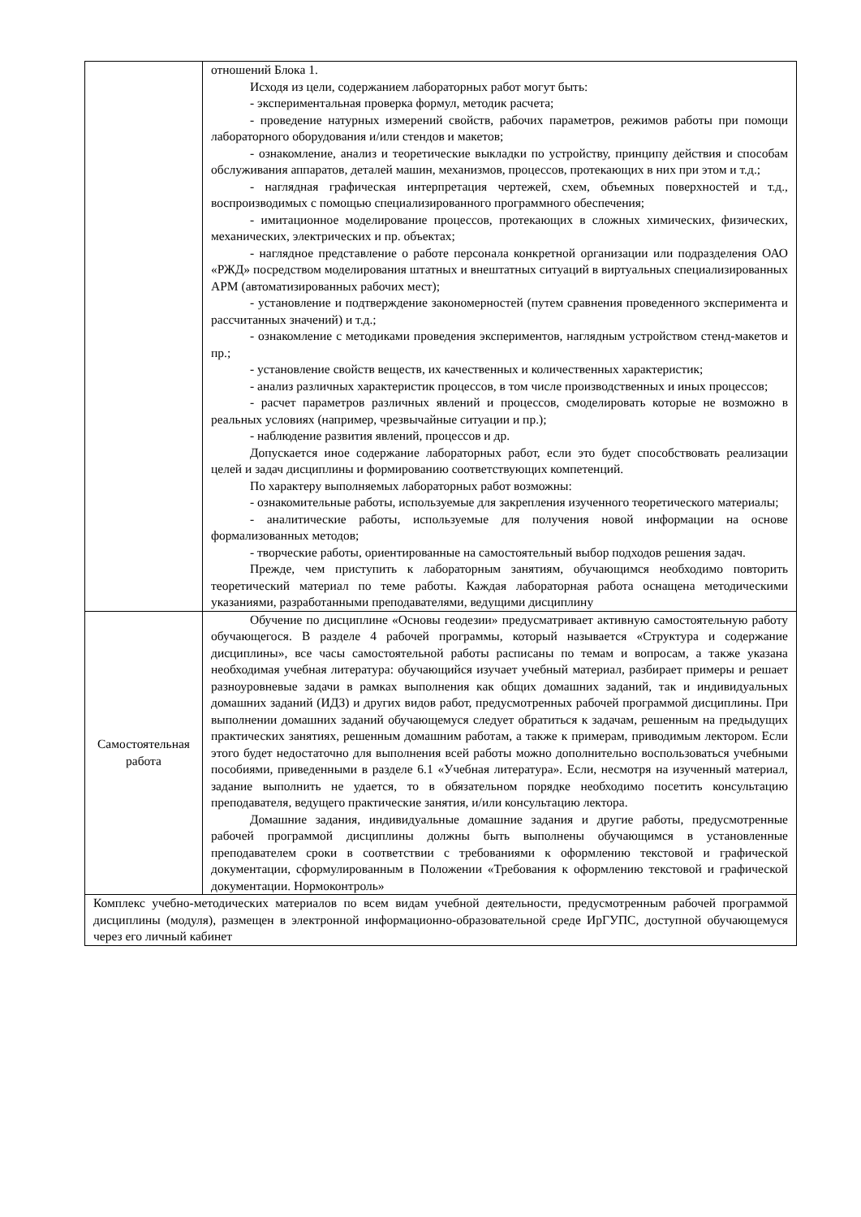| | отношений Блока 1. Исходя из цели, содержанием лабораторных работ могут быть: - экспериментальная проверка формул, методик расчета; - проведение натурных измерений свойств, рабочих параметров, режимов работы при помощи лабораторного оборудования и/или стендов и макетов; - ознакомление, анализ и теоретические выкладки по устройству, принципу действия и способам обслуживания аппаратов, деталей машин, механизмов, процессов, протекающих в них при этом и т.д.; - наглядная графическая интерпретация чертежей, схем, объемных поверхностей и т.д., воспроизводимых с помощью специализированного программного обеспечения; - имитационное моделирование процессов, протекающих в сложных химических, физических, механических, электрических и пр. объектах; - наглядное представление о работе персонала конкретной организации или подразделения ОАО «РЖД» посредством моделирования штатных и внештатных ситуаций в виртуальных специализированных АРМ (автоматизированных рабочих мест); - установление и подтверждение закономерностей (путем сравнения проведенного эксперимента и рассчитанных значений) и т.д.; - ознакомление с методиками проведения экспериментов, наглядным устройством стенд-макетов и пр.; - установление свойств веществ, их качественных и количественных характеристик; - анализ различных характеристик процессов, в том числе производственных и иных процессов; - расчет параметров различных явлений и процессов, смоделировать которые не возможно в реальных условиях (например, чрезвычайные ситуации и пр.); - наблюдение развития явлений, процессов и др. Допускается иное содержание лабораторных работ, если это будет способствовать реализации целей и задач дисциплины и формированию соответствующих компетенций. По характеру выполняемых лабораторных работ возможны: - ознакомительные работы, используемые для закрепления изученного теоретического материалы; - аналитические работы, используемые для получения новой информации на основе формализованных методов; - творческие работы, ориентированные на самостоятельный выбор подходов решения задач. Прежде, чем приступить к лабораторным занятиям, обучающимся необходимо повторить теоретический материал по теме работы. Каждая лабораторная работа оснащена методическими указаниями, разработанными преподавателями, ведущими дисциплину |
| Самостоятельная работа | Обучение по дисциплине «Основы геодезии» предусматривает активную самостоятельную работу обучающегося. В разделе 4 рабочей программы, который называется «Структура и содержание дисциплины», все часы самостоятельной работы расписаны по темам и вопросам, а также указана необходимая учебная литература: обучающийся изучает учебный материал, разбирает примеры и решает разноуровневые задачи в рамках выполнения как общих домашних заданий, так и индивидуальных домашних заданий (ИДЗ) и других видов работ, предусмотренных рабочей программой дисциплины. При выполнении домашних заданий обучающемуся следует обратиться к задачам, решенным на предыдущих практических занятиях, решенным домашним работам, а также к примерам, приводимым лектором. Если этого будет недостаточно для выполнения всей работы можно дополнительно воспользоваться учебными пособиями, приведенными в разделе 6.1 «Учебная литература». Если, несмотря на изученный материал, задание выполнить не удается, то в обязательном порядке необходимо посетить консультацию преподавателя, ведущего практические занятия, и/или консультацию лектора. Домашние задания, индивидуальные домашние задания и другие работы, предусмотренные рабочей программой дисциплины должны быть выполнены обучающимся в установленные преподавателем сроки в соответствии с требованиями к оформлению текстовой и графической документации, сформулированным в Положении «Требования к оформлению текстовой и графической документации. Нормоконтроль» |
| Комплекс учебно-методических материалов по всем видам учебной деятельности, предусмотренным рабочей программой дисциплины (модуля), размещен в электронной информационно-образовательной среде ИрГУПС, доступной обучающемуся через его личный кабинет | |